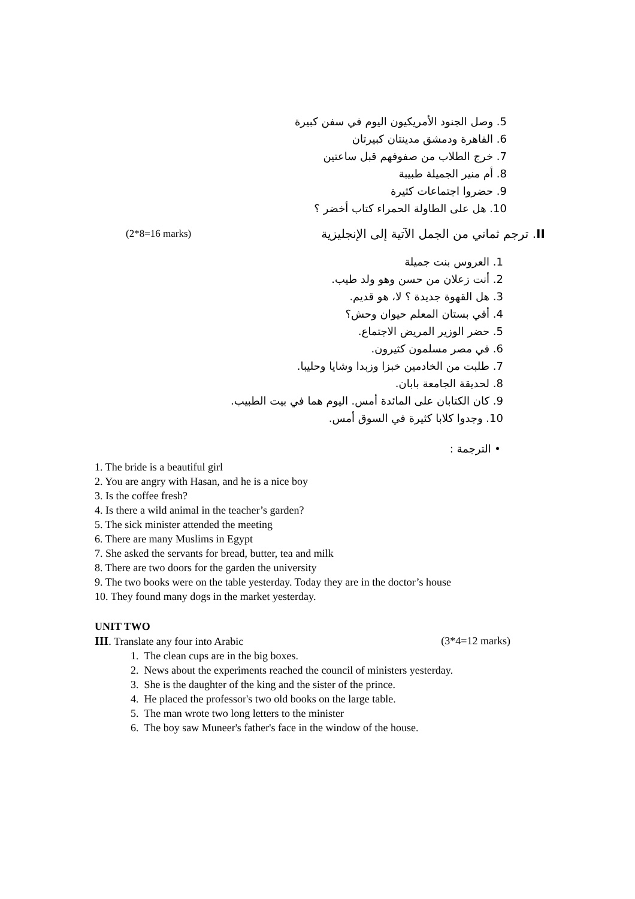5. وصل الجنود الأمريكيون اليوم في سفن كبيرة
6. القاهرة ودمشق مدينتان كبيرتان
7. خرج الطلاب من صفوفهم قبل ساعتين
8. أم منير الجميلة طبيبة
9. حضروا اجتماعات كثيرة
10. هل على الطاولة الحمراء كتاب أخضر ؟
(2*8=16 marks) II. ترجم ثماني من الجمل الآتية إلى الإنجليزية
1. العروس بنت جميلة
2. أنت زعلان من حسن وهو ولد طيب.
3. هل القهوة جديدة ؟ لا، هو قديم.
4. أفي بستان المعلم حيوان وحش؟
5. حضر الوزير المريض الاجتماع.
6. في مصر مسلمون كثيرون.
7. طلبت من الخادمين خبزا وزبدا وشايا وحليبا.
8. لحديقة الجامعة بابان.
9. كان الكتابان على المائدة أمس. اليوم هما في بيت الطبيب.
10. وجدوا كلابا كثيرة في السوق أمس.
• الترجمة :
1. The bride is a beautiful girl
2. You are angry with Hasan, and he is a nice boy
3. Is the coffee fresh?
4. Is there a wild animal in the teacher’s garden?
5. The sick minister attended the meeting
6. There are many Muslims in Egypt
7. She asked the servants for bread, butter, tea and milk
8. There are two doors for the garden the university
9. The two books were on the table yesterday. Today they are in the doctor’s house
10. They found many dogs in the market yesterday.
UNIT TWO
III. Translate any four into Arabic (3*4=12 marks)
1. The clean cups are in the big boxes.
2. News about the experiments reached the council of ministers yesterday.
3. She is the daughter of the king and the sister of the prince.
4. He placed the professor's two old books on the large table.
5. The man wrote two long letters to the minister
6. The boy saw Muneer's father's face in the window of the house.